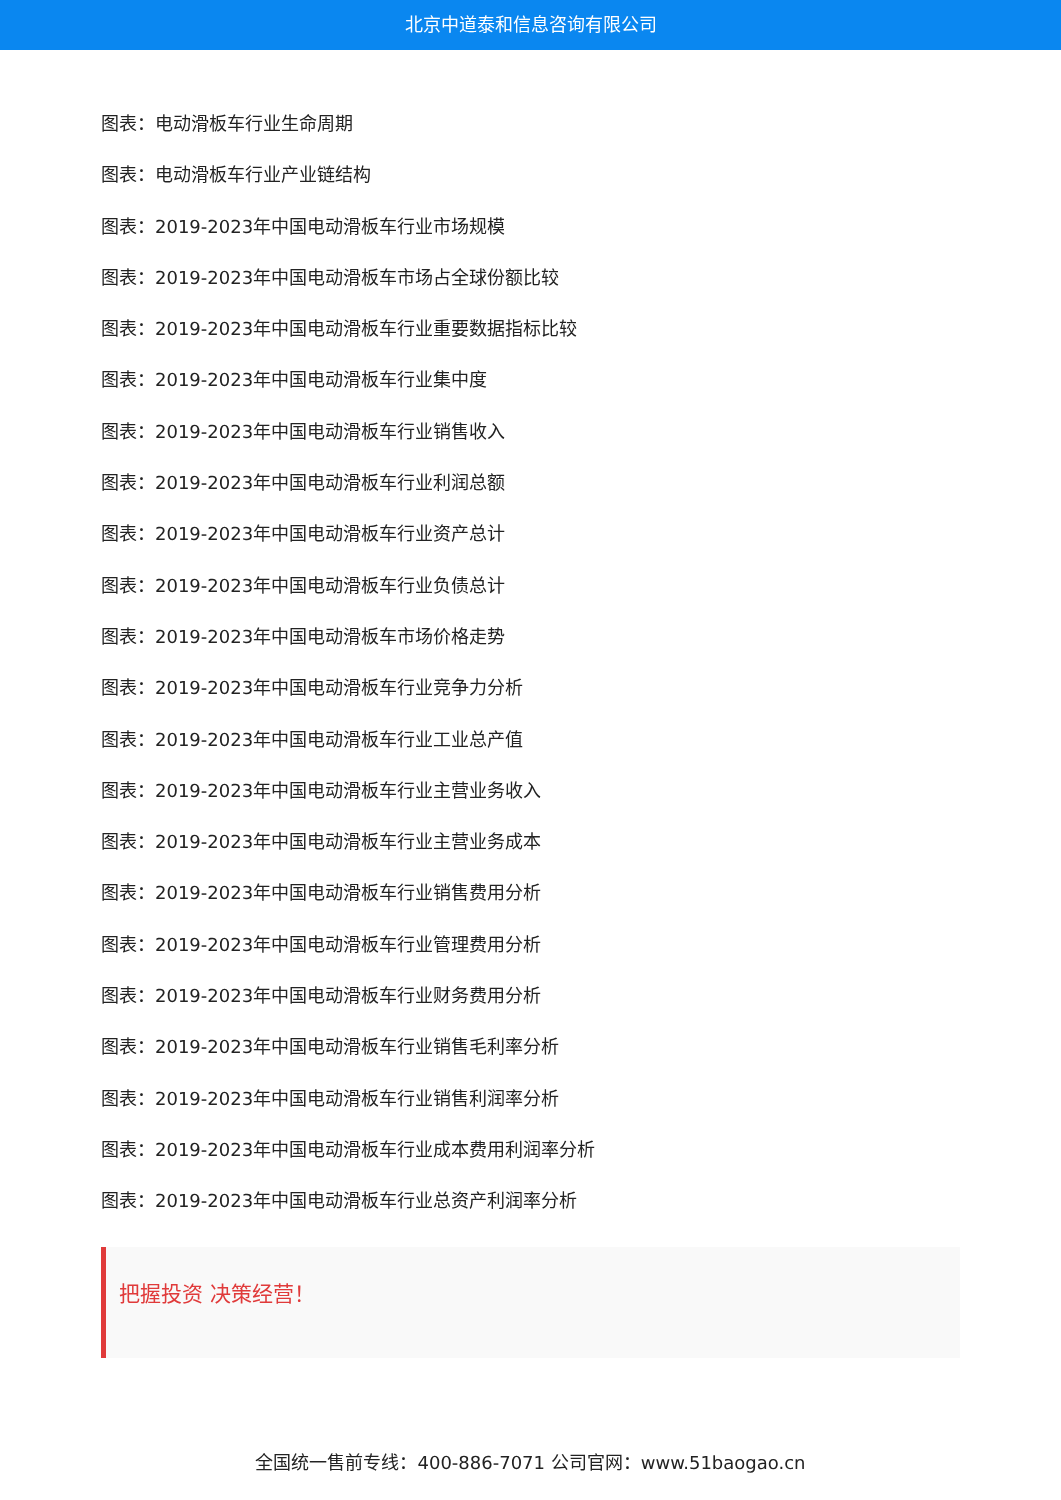北京中道泰和信息咨询有限公司
图表：电动滑板车行业生命周期
图表：电动滑板车行业产业链结构
图表：2019-2023年中国电动滑板车行业市场规模
图表：2019-2023年中国电动滑板车市场占全球份额比较
图表：2019-2023年中国电动滑板车行业重要数据指标比较
图表：2019-2023年中国电动滑板车行业集中度
图表：2019-2023年中国电动滑板车行业销售收入
图表：2019-2023年中国电动滑板车行业利润总额
图表：2019-2023年中国电动滑板车行业资产总计
图表：2019-2023年中国电动滑板车行业负债总计
图表：2019-2023年中国电动滑板车市场价格走势
图表：2019-2023年中国电动滑板车行业竞争力分析
图表：2019-2023年中国电动滑板车行业工业总产值
图表：2019-2023年中国电动滑板车行业主营业务收入
图表：2019-2023年中国电动滑板车行业主营业务成本
图表：2019-2023年中国电动滑板车行业销售费用分析
图表：2019-2023年中国电动滑板车行业管理费用分析
图表：2019-2023年中国电动滑板车行业财务费用分析
图表：2019-2023年中国电动滑板车行业销售毛利率分析
图表：2019-2023年中国电动滑板车行业销售利润率分析
图表：2019-2023年中国电动滑板车行业成本费用利润率分析
图表：2019-2023年中国电动滑板车行业总资产利润率分析
把握投资 决策经营！
全国统一售前专线：400-886-7071 公司官网：www.51baogao.cn